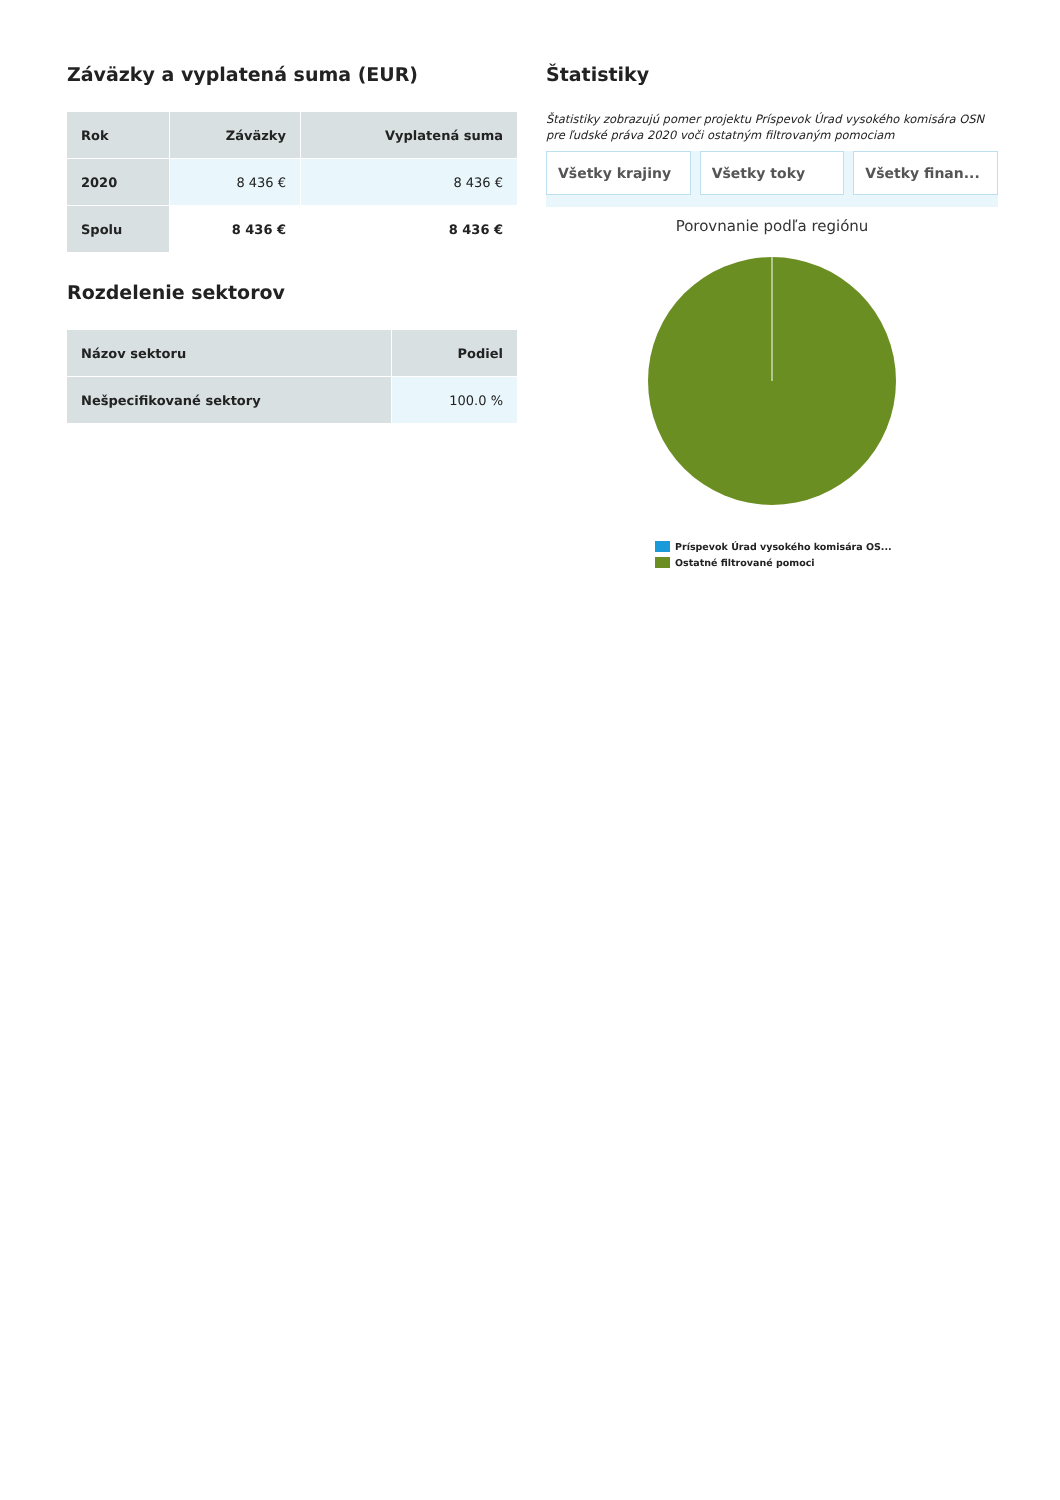Záväzky a vyplatená suma (EUR)
| Rok | Záväzky | Vyplatená suma |
| --- | --- | --- |
| 2020 | 8 436 € | 8 436 € |
| Spolu | 8 436 € | 8 436 € |
Rozdelenie sektorov
| Názov sektoru | Podiel |
| --- | --- |
| Nešpecifikované sektory | 100.0 % |
Štatistiky
Štatistiky zobrazujú pomer projektu Príspevok Úrad vysokého komisára OSN pre ľudské práva 2020 voči ostatným filtrovaným pomociam
Všetky krajiny Všetky toky Všetky finan...
Porovnanie podľa regiónu
Príspevok Úrad vysokého komisára OS...
Ostatné filtrované pomoci